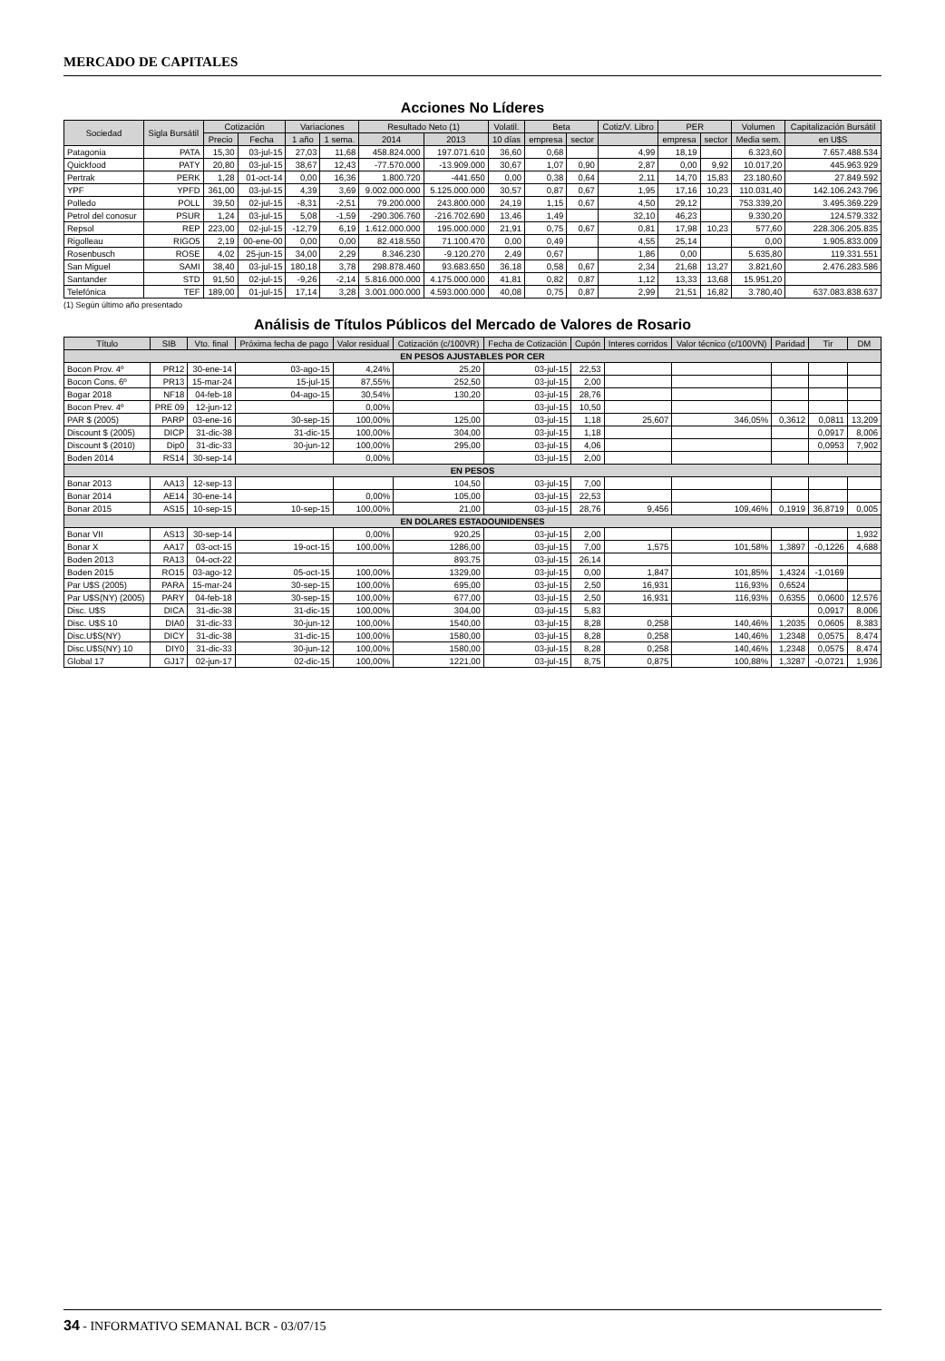MERCADO DE CAPITALES
Acciones No Líderes
| Sociedad | Sigla Bursátil | Cotización | | Variaciones | | Resultado Neto (1) | | Volatil. | Beta | | Cotiz/V. Libro | PER | | Volumen | Capitalización Bursátil |
| --- | --- | --- | --- | --- | --- | --- | --- | --- | --- | --- | --- | --- | --- | --- | --- |
| | | Precio | Fecha | 1 año | 1 sema. | 2014 | 2013 | 10 días | empresa | sector | | empresa | sector | Media sem. | en U$S |
| Patagonia | PATA | 15,30 | 03-jul-15 | 27,03 | 11,68 | 458.824.000 | 197.071.610 | 36,60 | 0,68 | | 4,99 | 18,19 | | 6.323,60 | 7.657.488.534 |
| Quickfood | PATY | 20,80 | 03-jul-15 | 38,67 | 12,43 | -77.570.000 | -13.909.000 | 30,67 | 1,07 | 0,90 | 2,87 | 0,00 | 9,92 | 10.017,20 | 445.963.929 |
| Pertrak | PERK | 1,28 | 01-oct-14 | 0,00 | 16,36 | 1.800.720 | -441.650 | 0,00 | 0,38 | 0,64 | 2,11 | 14,70 | 15,83 | 23.180,60 | 27.849.592 |
| YPF | YPFD | 361,00 | 03-jul-15 | 4,39 | 3,69 | 9.002.000.000 | 5.125.000.000 | 30,57 | 0,87 | 0,67 | 1,95 | 17,16 | 10,23 | 110.031,40 | 142.106.243.796 |
| Polledo | POLL | 39,50 | 02-jul-15 | -8,31 | -2,51 | 79.200.000 | 243.800.000 | 24,19 | 1,15 | 0,67 | 4,50 | 29,12 | | 753.339,20 | 3.495.369.229 |
| Petrol del conosur | PSUR | 1,24 | 03-jul-15 | 5,08 | -1,59 | -290.306.760 | -216.702.690 | 13,46 | 1,49 | | 32,10 | 46,23 | | 9.330,20 | 124.579.332 |
| Repsol | REP | 223,00 | 02-jul-15 | -12,79 | 6,19 | 1.612.000.000 | 195.000.000 | 21,91 | 0,75 | 0,67 | 0,81 | 17,98 | 10,23 | 577,60 | 228.306.205.835 |
| Rigolleau | RIGO5 | 2,19 | 00-ene-00 | 0,00 | 0,00 | 82.418.550 | 71.100.470 | 0,00 | 0,49 | | 4,55 | 25,14 | | 0,00 | 1.905.833.009 |
| Rosenbusch | ROSE | 4,02 | 25-jun-15 | 34,00 | 2,29 | 8.346.230 | -9.120.270 | 2,49 | 0,67 | | 1,86 | 0,00 | | 5.635,80 | 119.331.551 |
| San Miguel | SAMI | 38,40 | 03-jul-15 | 180,18 | 3,78 | 298.878.460 | 93.683.650 | 36,18 | 0,58 | 0,67 | 2,34 | 21,68 | 13,27 | 3.821,60 | 2.476.283.586 |
| Santander | STD | 91,50 | 02-jul-15 | -9,26 | -2,14 | 5.816.000.000 | 4.175.000.000 | 41,81 | 0,82 | 0,87 | 1,12 | 13,33 | 13,68 | 15.951,20 | |
| Telefónica | TEF | 189,00 | 01-jul-15 | 17,14 | 3,28 | 3.001.000.000 | 4.593.000.000 | 40,08 | 0,75 | 0,87 | 2,99 | 21,51 | 16,82 | 3.780,40 | 637.083.838.637 |
(1) Según último año presentado
Análisis de Títulos Públicos del Mercado de Valores de Rosario
| Título | SIB | Vto. final | Próxima fecha de pago | Valor residual | Cotización (c/100VR) | Fecha de Cotización | Cupón | Interes corridos | Valor técnico (c/100VN) | Paridad | Tir | DM |
| --- | --- | --- | --- | --- | --- | --- | --- | --- | --- | --- | --- | --- |
| EN PESOS AJUSTABLES POR CER | | | | | | | | | | | | |
| Bocon Prov. 4º | PR12 | 30-ene-14 | 03-ago-15 | 4,24% | 25,20 | 03-jul-15 | 22,53 | | | | | |
| Bocon Cons. 6º | PR13 | 15-mar-24 | 15-jul-15 | 87,55% | 252,50 | 03-jul-15 | 2,00 | | | | | |
| Bogar 2018 | NF18 | 04-feb-18 | 04-ago-15 | 30,54% | 130,20 | 03-jul-15 | 28,76 | | | | | |
| Bocon Prev. 4º | PRE 09 | 12-jun-12 | | 0,00% | | 03-jul-15 | 10,50 | | | | | |
| PAR $ (2005) | PARP | 03-ene-16 | 30-sep-15 | 100,00% | 125,00 | 03-jul-15 | 1,18 | 25,607 | 346,05% | 0,3612 | 0,0811 | 13,209 |
| Discount $ (2005) | DICP | 31-dic-38 | 31-dic-15 | 100,00% | 304,00 | 03-jul-15 | 1,18 | | | | 0,0917 | 8,006 |
| Discount $ (2010) | Dip0 | 31-dic-33 | 30-jun-12 | 100,00% | 295,00 | 03-jul-15 | 4,06 | | | | 0,0953 | 7,902 |
| Boden 2014 | RS14 | 30-sep-14 | | 0,00% | | 03-jul-15 | 2,00 | | | | | |
| EN PESOS | | | | | | | | | | | | |
| Bonar 2013 | AA13 | 12-sep-13 | | | 104,50 | 03-jul-15 | 7,00 | | | | | |
| Bonar 2014 | AE14 | 30-ene-14 | | 0,00% | 105,00 | 03-jul-15 | 22,53 | | | | | |
| Bonar 2015 | AS15 | 10-sep-15 | 10-sep-15 | 100,00% | 21,00 | 03-jul-15 | 28,76 | 9,456 | 109,46% | 0,1919 | 36,8719 | 0,005 |
| EN DOLARES ESTADOUNIDENSES | | | | | | | | | | | | |
| Bonar VII | AS13 | 30-sep-14 | | 0,00% | 920,25 | 03-jul-15 | 2,00 | | | | | 1,932 |
| Bonar X | AA17 | 03-oct-15 | 19-oct-15 | 100,00% | 1286,00 | 03-jul-15 | 7,00 | 1,575 | 101,58% | 1,3897 | -0,1226 | 4,688 |
| Boden 2013 | RA13 | 04-oct-22 | | | 893,75 | 03-jul-15 | 26,14 | | | | | |
| Boden 2015 | RO15 | 03-ago-12 | 05-oct-15 | 100,00% | 1329,00 | 03-jul-15 | 0,00 | 1,847 | 101,85% | 1,4324 | -1,0169 | |
| Par U$S (2005) | PARA | 15-mar-24 | 30-sep-15 | 100,00% | 695,00 | 03-jul-15 | 2,50 | 16,931 | 116,93% | 0,6524 | | |
| Par U$S(NY) (2005) | PARY | 04-feb-18 | 30-sep-15 | 100,00% | 677,00 | 03-jul-15 | 2,50 | 16,931 | 116,93% | 0,6355 | 0,0600 | 12,576 |
| Disc. U$S | DICA | 31-dic-38 | 31-dic-15 | 100,00% | 304,00 | 03-jul-15 | 5,83 | | | | 0,0917 | 8,006 |
| Disc. U$S 10 | DIA0 | 31-dic-33 | 30-jun-12 | 100,00% | 1540,00 | 03-jul-15 | 8,28 | 0,258 | 140,46% | 1,2035 | 0,0605 | 8,383 |
| Disc.U$S(NY) | DICY | 31-dic-38 | 31-dic-15 | 100,00% | 1580,00 | 03-jul-15 | 8,28 | 0,258 | 140,46% | 1,2348 | 0,0575 | 8,474 |
| Disc.U$S(NY) 10 | DIY0 | 31-dic-33 | 30-jun-12 | 100,00% | 1580,00 | 03-jul-15 | 8,28 | 0,258 | 140,46% | 1,2348 | 0,0575 | 8,474 |
| Global 17 | GJ17 | 02-jun-17 | 02-dic-15 | 100,00% | 1221,00 | 03-jul-15 | 8,75 | 0,875 | 100,88% | 1,3287 | -0,0721 | 1,936 |
34 - INFORMATIVO SEMANAL BCR - 03/07/15